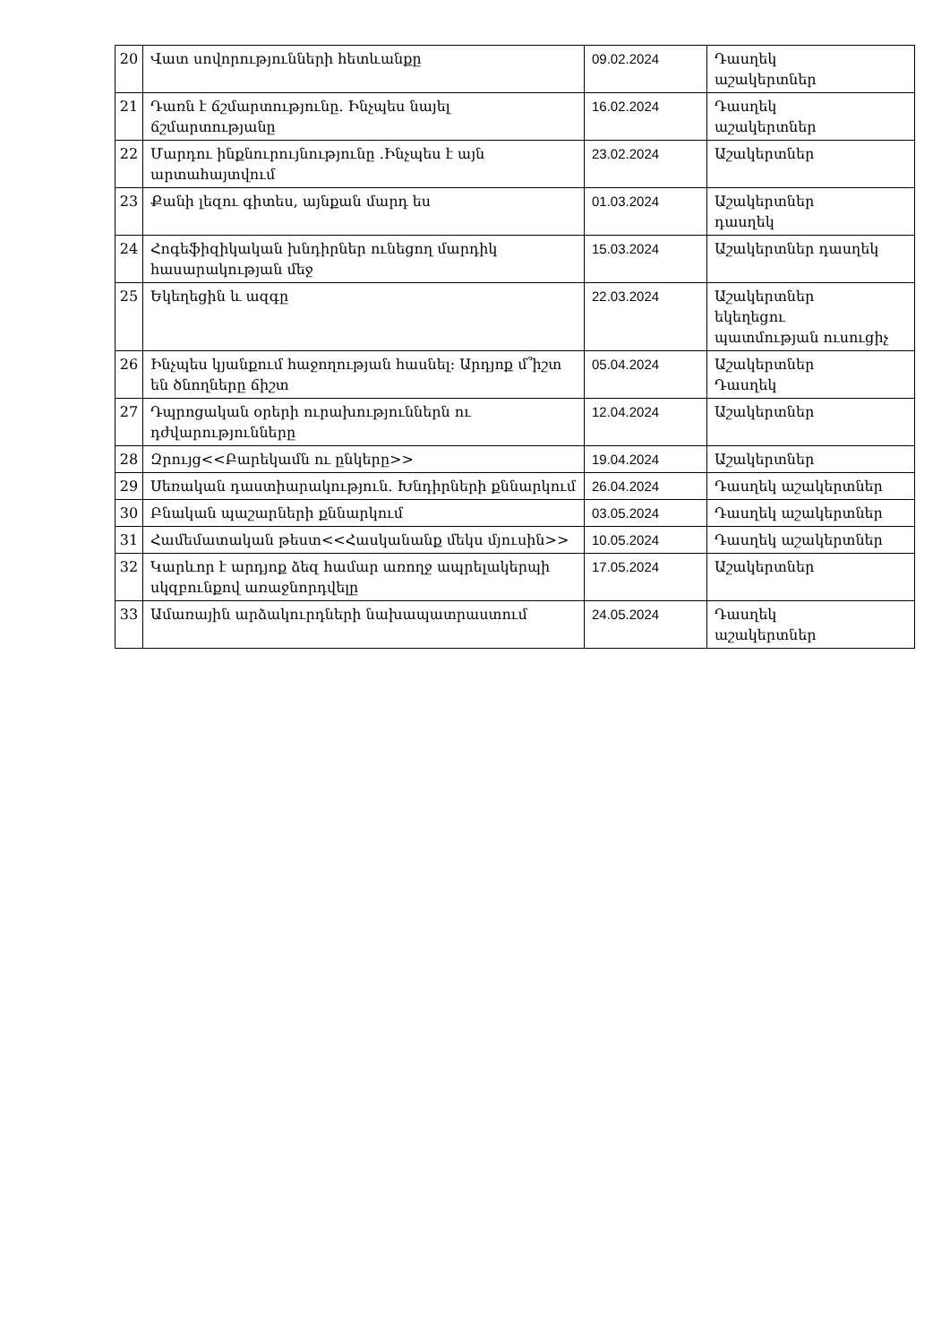| 20 | Վատ սովորությունների հետևանքը | 09.02.2024 | Դասղեկ աշակերտներ |
| 21 | Դառն է ճշմարտությունը. Ինչպես նայել ճշմարտությանը | 16.02.2024 | Դասղեկ աշակերտներ |
| 22 | Մարդու ինքնուրույնությունը .Ինչպես է այն արտահայտվում | 23.02.2024 | Աշակերտներ |
| 23 | Քանի լեզու գիտես, այնքան մարդ ես | 01.03.2024 | Աշակերտներ դասղեկ |
| 24 | Հոգեֆիզիկական խնդիրներ ունեցող մարդիկ հասարակության մեջ | 15.03.2024 | Աշակերտներ դասղեկ |
| 25 | Եկեղեցին և ազգը | 22.03.2024 | Աշակերտներ եկեղեցու պատմության ուսուցիչ |
| 26 | Ինչպես կյանքում հաջողության հասնել: Արդյոք մ՞իշտ են ծնողները ճիշտ | 05.04.2024 | Աշակերտներ Դասղեկ |
| 27 | Դպրոցական օրերի ուրախություններն ու դժվարությունները | 12.04.2024 | Աշակերտներ |
| 28 | Զրույց<<Բարեկամն ու ընկերը>> | 19.04.2024 | Աշակերտներ |
| 29 | Սեռական դաստիարակություն. Խնդիրների քննարկում | 26.04.2024 | Դասղեկ աշակերտներ |
| 30 | Բնական պաշարների քննարկում | 03.05.2024 | Դասղեկ աշակերտներ |
| 31 | Համեմատական թեստ<<Հասկանանք մեկս մյուսին>> | 10.05.2024 | Դասղեկ աշակերտներ |
| 32 | Կարևոր է արդյոք ձեզ համար առողջ ապրելակերպի սկզբունքով առաջնորդվելը | 17.05.2024 | Աշակերտներ |
| 33 | Ամառային արձակուրդների նախապատրաստում | 24.05.2024 | Դասղեկ աշակերտներ |